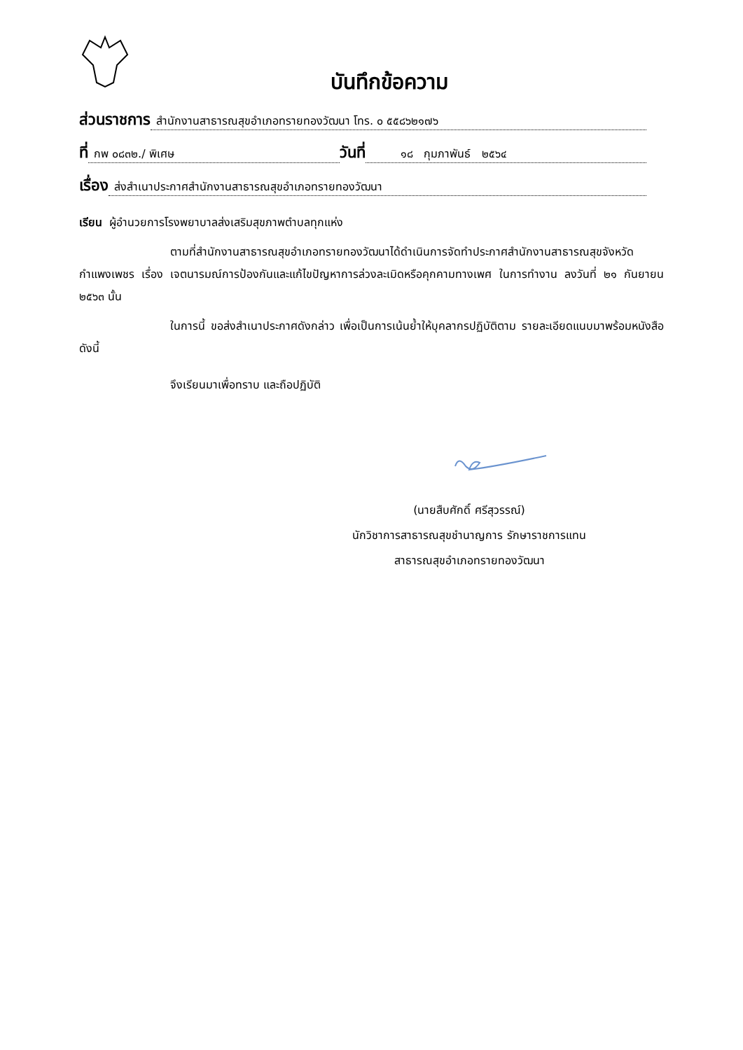บันทึกข้อความ
ส่วนราชการ สำนักงานสาธารณสุขอำเภอทรายทองวัฒนา โทร. ๐ ๕๕๘๖๒๑๗๖
ที่ กพ ๐๘๓๒./ พิเศษ วันที่ ๑๘ กุมภาพันธ์ ๒๕๖๔
เรื่อง ส่งสำเนาประกาศสำนักงานสาธารณสุขอำเภอทรายทองวัฒนา
เรียน ผู้อำนวยการโรงพยาบาลส่งเสริมสุขภาพตำบลทุกแห่ง
ตามที่สำนักงานสาธารณสุขอำเภอทรายทองวัฒนาได้ดำเนินการจัดทำประกาศสำนักงานสาธารณสุขจังหวัดกำแพงเพชร เรื่อง เจตนารมณ์การป้องกันและแก้ไขปัญหาการล่วงละเมิดหรือคุกคามทางเพศ ในการทำงาน ลงวันที่ ๒๑ กันยายน ๒๕๖๓ นั้น
ในการนี้ ขอส่งสำเนาประกาศดังกล่าว เพื่อเป็นการเน้นย้ำให้บุคลากรปฏิบัติตาม รายละเอียดแนบมาพร้อมหนังสือ ดังนี้
จึงเรียนมาเพื่อทราบ และถือปฏิบัติ
(นายสืบศักดิ์ ศรีสุวรรณ์)
นักวิชาการสาธารณสุขชำนาญการ รักษาราชการแทน
สาธารณสุขอำเภอทรายทองวัฒนา